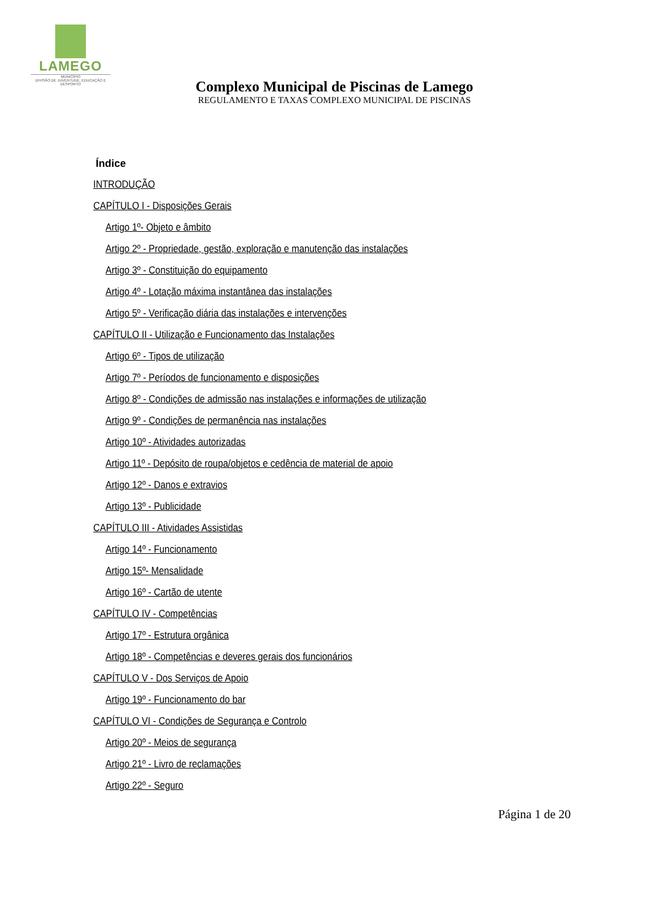LAMEGO
MUNICÍPIO
DIVISÃO DE JUVENTUDE, EDUCAÇÃO E DESPORTO
Complexo Municipal de Piscinas de Lamego
REGULAMENTO E TAXAS COMPLEXO MUNICIPAL DE PISCINAS
Índice
INTRODUÇÃO
CAPÍTULO I - Disposições Gerais
Artigo 1º- Objeto e âmbito
Artigo 2º - Propriedade, gestão, exploração e manutenção das instalações
Artigo 3º - Constituição do equipamento
Artigo 4º - Lotação máxima instantânea das instalações
Artigo 5º - Verificação diária das instalações e intervenções
CAPÍTULO II - Utilização e Funcionamento das Instalações
Artigo 6º - Tipos de utilização
Artigo 7º - Períodos de funcionamento e disposições
Artigo 8º - Condições de admissão nas instalações e informações de utilização
Artigo 9º - Condições de permanência nas instalações
Artigo 10º - Atividades autorizadas
Artigo 11º - Depósito de roupa/objetos e cedência de material de apoio
Artigo 12º - Danos e extravios
Artigo 13º - Publicidade
CAPÍTULO III - Atividades Assistidas
Artigo 14º - Funcionamento
Artigo 15º- Mensalidade
Artigo 16º - Cartão de utente
CAPÍTULO IV - Competências
Artigo 17º - Estrutura orgânica
Artigo 18º - Competências e deveres gerais dos funcionários
CAPÍTULO V - Dos Serviços de Apoio
Artigo 19º - Funcionamento do bar
CAPÍTULO VI - Condições de Segurança e Controlo
Artigo 20º - Meios de segurança
Artigo 21º - Livro de reclamações
Artigo 22º - Seguro
Página 1 de 20